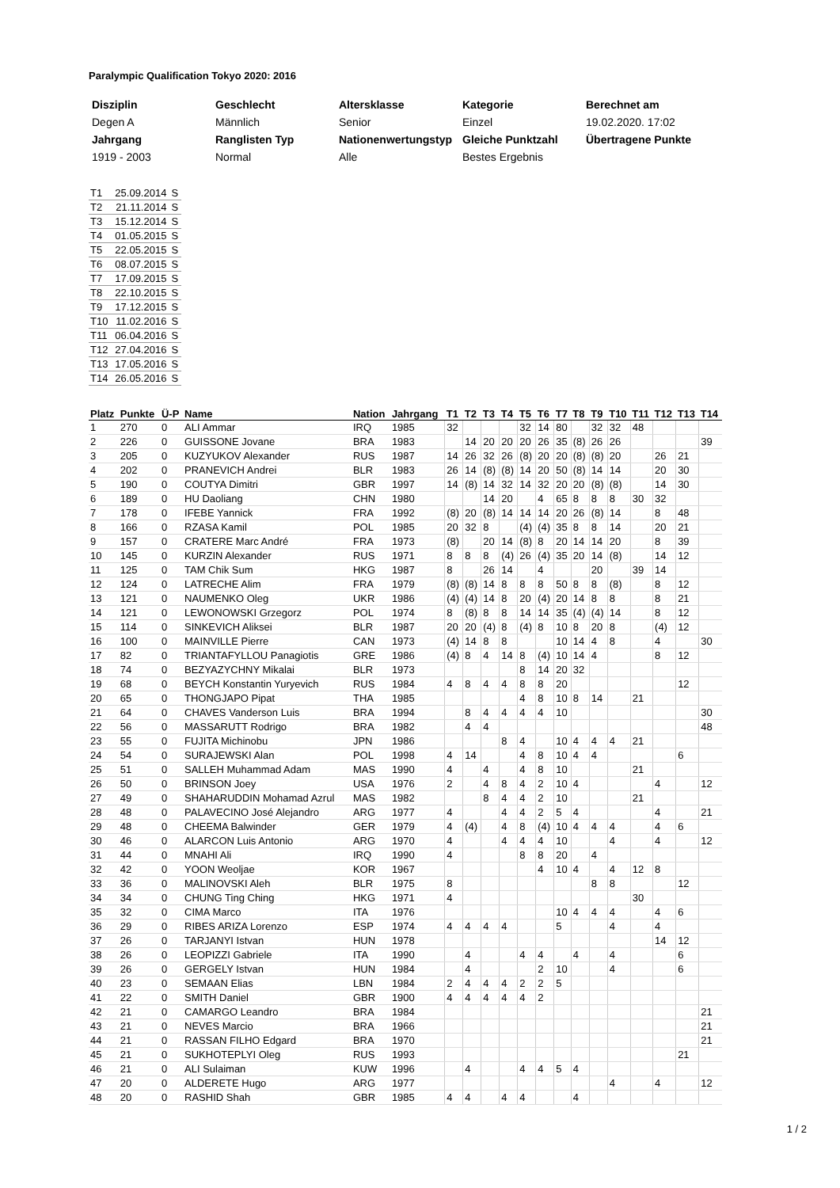Paralympic Qualification Tokyo 2020: 2016
| Disziplin | Geschlecht | Altersklasse | Kategorie | Berechnet am |
| Degen A | Männlich | Senior | Einzel | 19.02.2020. 17:02 |
| Jahrgang | Ranglisten Typ | Nationenwertungstyp | Gleiche Punktzahl | Übertragene Punkte |
| 1919 - 2003 | Normal | Alle | Bestes Ergebnis | |
| T1 | 25.09.2014 | S |
| T2 | 21.11.2014 | S |
| T3 | 15.12.2014 | S |
| T4 | 01.05.2015 | S |
| T5 | 22.05.2015 | S |
| T6 | 08.07.2015 | S |
| T7 | 17.09.2015 | S |
| T8 | 22.10.2015 | S |
| T9 | 17.12.2015 | S |
| T10 | 11.02.2016 | S |
| T11 | 06.04.2016 | S |
| T12 | 27.04.2016 | S |
| T13 | 17.05.2016 | S |
| T14 | 26.05.2016 | S |
| Platz | Punkte | Ü-P | Name | Nation | Jahrgang | T1 | T2 | T3 | T4 | T5 | T6 | T7 | T8 | T9 | T10 | T11 | T12 | T13 | T14 |
| --- | --- | --- | --- | --- | --- | --- | --- | --- | --- | --- | --- | --- | --- | --- | --- | --- | --- | --- | --- |
| 1 | 270 | 0 | ALI Ammar | IRQ | 1985 | 32 | | | | 32 | 14 | 80 | | 32 | 32 | 48 | | | |
| 2 | 226 | 0 | GUISSONE Jovane | BRA | 1983 | | 14 | 20 | 20 | 20 | 26 | 35 | (8) | 26 | 26 | | | | 39 |
| 3 | 205 | 0 | KUZYUKOV Alexander | RUS | 1987 | 14 | 26 | 32 | 26 | (8) | 20 | 20 | (8) | (8) | 20 | | 26 | 21 | |
| 4 | 202 | 0 | PRANEVICH Andrei | BLR | 1983 | 26 | 14 | (8) | (8) | 14 | 20 | 50 | (8) | 14 | 14 | | 20 | 30 | |
| 5 | 190 | 0 | COUTYA Dimitri | GBR | 1997 | 14 | (8) | 14 | 32 | 14 | 32 | 20 | 20 | (8) | (8) | | 14 | 30 | |
| 6 | 189 | 0 | HU Daoliang | CHN | 1980 | | | 14 | 20 | | 4 | 65 | 8 | 8 | 8 | 30 | 32 | | |
| 7 | 178 | 0 | IFEBE Yannick | FRA | 1992 | (8) | 20 | (8) | 14 | 14 | 14 | 20 | 26 | (8) | 14 | | 8 | 48 | |
| 8 | 166 | 0 | RZASA Kamil | POL | 1985 | 20 | 32 | 8 | | (4) | (4) | 35 | 8 | 8 | 14 | | 20 | 21 | |
| 9 | 157 | 0 | CRATERE Marc André | FRA | 1973 | (8) | | 20 | 14 | (8) | 8 | 20 | 14 | 14 | 20 | | 8 | 39 | |
| 10 | 145 | 0 | KURZIN Alexander | RUS | 1971 | 8 | 8 | 8 | (4) | 26 | (4) | 35 | 20 | 14 | (8) | | 14 | 12 | |
| 11 | 125 | 0 | TAM Chik Sum | HKG | 1987 | 8 | | 26 | 14 | | 4 | | | 20 | | 39 | 14 | | |
| 12 | 124 | 0 | LATRECHE Alim | FRA | 1979 | (8) | (8) | 14 | 8 | 8 | 8 | 50 | 8 | 8 | (8) | | 8 | 12 | |
| 13 | 121 | 0 | NAUMENKO Oleg | UKR | 1986 | (4) | (4) | 14 | 8 | 20 | (4) | 20 | 14 | 8 | 8 | | 8 | 21 | |
| 14 | 121 | 0 | LEWONOWSKI Grzegorz | POL | 1974 | 8 | (8) | 8 | 8 | 14 | 14 | 35 | (4) | (4) | 14 | | 8 | 12 | |
| 15 | 114 | 0 | SINKEVICH Aliksei | BLR | 1987 | 20 | 20 | (4) | 8 | (4) | 8 | 10 | 8 | 20 | 8 | | (4) | 12 | |
| 16 | 100 | 0 | MAINVILLE Pierre | CAN | 1973 | (4) | 14 | 8 | 8 | | | 10 | 14 | 4 | 8 | | 4 | | 30 |
| 17 | 82 | 0 | TRIANTAFYLLOU Panagiotis | GRE | 1986 | (4) | 8 | 4 | 14 | 8 | (4) | 10 | 14 | 4 | | | 8 | 12 | |
| 18 | 74 | 0 | BEZYAZYCHNY Mikalai | BLR | 1973 | | | | | 8 | 14 | 20 | 32 | | | | | | |
| 19 | 68 | 0 | BEYCH Konstantin Yuryevich | RUS | 1984 | 4 | 8 | 4 | 4 | 8 | 8 | 20 | | | | | | 12 | |
| 20 | 65 | 0 | THONGJAPO Pipat | THA | 1985 | | | | | 4 | 8 | 10 | 8 | 14 | | 21 | | | |
| 21 | 64 | 0 | CHAVES Vanderson Luis | BRA | 1994 | | 8 | 4 | 4 | 4 | 4 | 10 | | | | | | | 30 |
| 22 | 56 | 0 | MASSARUTT Rodrigo | BRA | 1982 | | 4 | 4 | | | | | | | | | | | 48 |
| 23 | 55 | 0 | FUJITA Michinobu | JPN | 1986 | | | | 8 | 4 | | 10 | 4 | 4 | 4 | 21 | | | |
| 24 | 54 | 0 | SURAJEWSKI Alan | POL | 1998 | 4 | 14 | | | 4 | 8 | 10 | 4 | 4 | | | | 6 | |
| 25 | 51 | 0 | SALLEH Muhammad Adam | MAS | 1990 | 4 | | 4 | | 4 | 8 | 10 | | | | 21 | | | |
| 26 | 50 | 0 | BRINSON Joey | USA | 1976 | 2 | | 4 | 8 | 4 | 2 | 10 | 4 | | | | 4 | | 12 |
| 27 | 49 | 0 | SHAHARUDDIN Mohamad Azrul | MAS | 1982 | | | 8 | 4 | 4 | 2 | 10 | | | | 21 | | | |
| 28 | 48 | 0 | PALAVECINO José Alejandro | ARG | 1977 | 4 | | | 4 | 4 | 2 | 5 | 4 | | | | 4 | | 21 |
| 29 | 48 | 0 | CHEEMA Balwinder | GER | 1979 | 4 | (4) | | 4 | 8 | (4) | 10 | 4 | 4 | 4 | | 4 | 6 | |
| 30 | 46 | 0 | ALARCON Luis Antonio | ARG | 1970 | 4 | | | 4 | 4 | 4 | 10 | | | 4 | | 4 | | 12 |
| 31 | 44 | 0 | MNAHI Ali | IRQ | 1990 | 4 | | | | 8 | 8 | 20 | | 4 | | | | | |
| 32 | 42 | 0 | YOON Weoljae | KOR | 1967 | | | | | | 4 | 10 | 4 | | 4 | 12 | 8 | | |
| 33 | 36 | 0 | MALINOVSKI Aleh | BLR | 1975 | 8 | | | | | | | | 8 | 8 | | | 12 | |
| 34 | 34 | 0 | CHUNG Ting Ching | HKG | 1971 | 4 | | | | | | | | | | 30 | | | |
| 35 | 32 | 0 | CIMA Marco | ITA | 1976 | | | | | | | 10 | 4 | 4 | 4 | | 4 | 6 | |
| 36 | 29 | 0 | RIBES ARIZA Lorenzo | ESP | 1974 | 4 | 4 | 4 | 4 | | | 5 | | | 4 | | 4 | | |
| 37 | 26 | 0 | TARJANYI Istvan | HUN | 1978 | | | | | | | | | | | | 14 | 12 | |
| 38 | 26 | 0 | LEOPIZZI Gabriele | ITA | 1990 | | 4 | | | 4 | 4 | | 4 | | 4 | | | 6 | |
| 39 | 26 | 0 | GERGELY Istvan | HUN | 1984 | | 4 | | | | 2 | 10 | | | 4 | | | 6 | |
| 40 | 23 | 0 | SEMAAN Elias | LBN | 1984 | 2 | 4 | 4 | 4 | 2 | 2 | 5 | | | | | | | |
| 41 | 22 | 0 | SMITH Daniel | GBR | 1900 | 4 | 4 | 4 | 4 | 4 | 2 | | | | | | | | |
| 42 | 21 | 0 | CAMARGO Leandro | BRA | 1984 | | | | | | | | | | | | | | 21 |
| 43 | 21 | 0 | NEVES Marcio | BRA | 1966 | | | | | | | | | | | | | | 21 |
| 44 | 21 | 0 | RASSAN FILHO Edgard | BRA | 1970 | | | | | | | | | | | | | | 21 |
| 45 | 21 | 0 | SUKHOTEPLYI Oleg | RUS | 1993 | | | | | | | | | | | | | 21 | |
| 46 | 21 | 0 | ALI Sulaiman | KUW | 1996 | | 4 | | | 4 | 4 | 5 | 4 | | | | | | |
| 47 | 20 | 0 | ALDERETE Hugo | ARG | 1977 | | | | | | | | | | 4 | | 4 | | 12 |
| 48 | 20 | 0 | RASHID Shah | GBR | 1985 | 4 | 4 | | 4 | 4 | | | 4 | | | | | | |
1 / 2